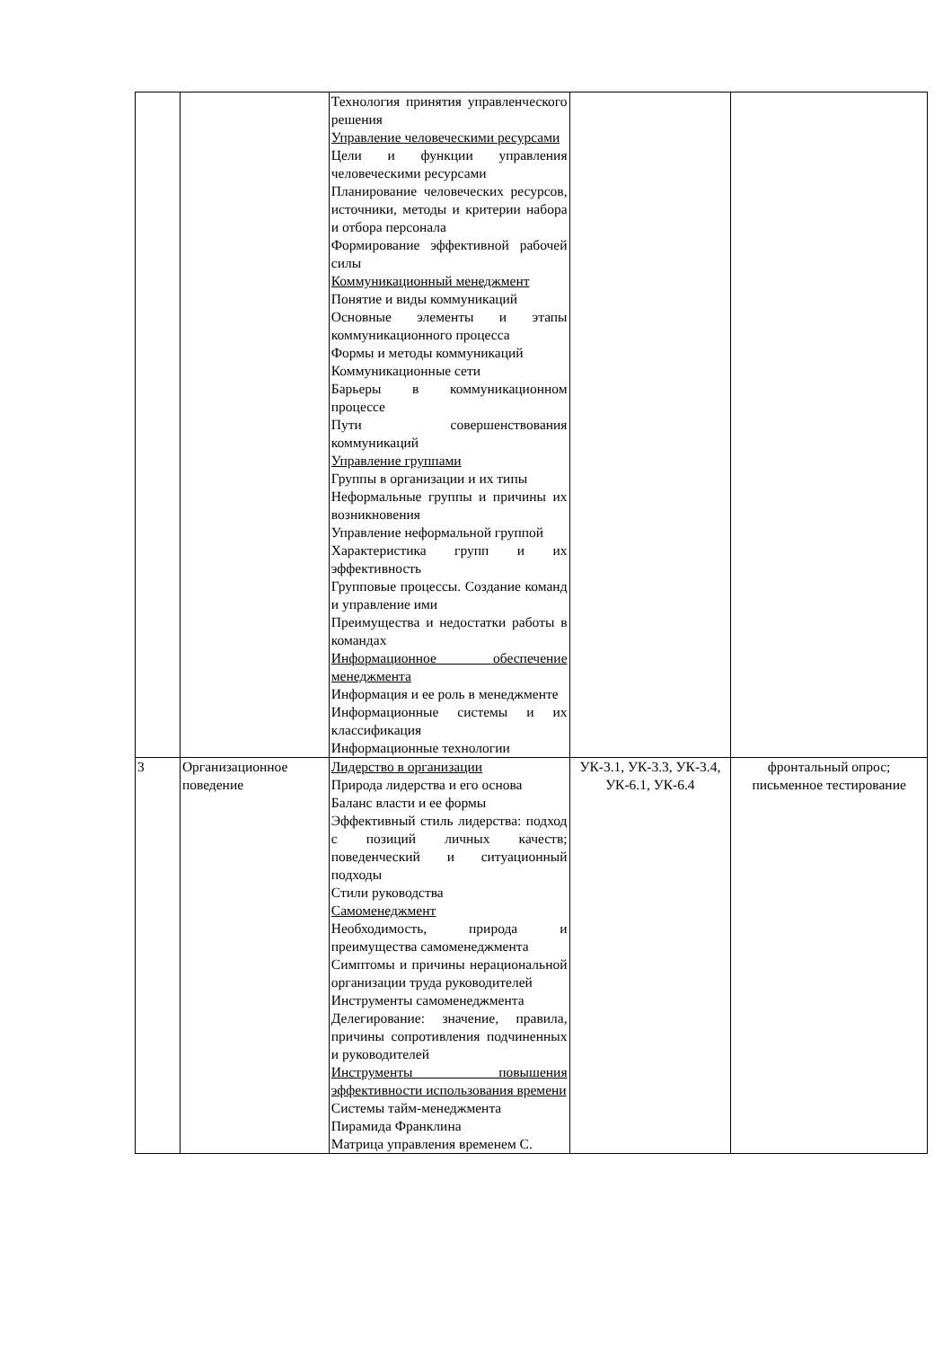| | | Технология принятия управленческого решения Управление человеческими ресурсами Цели и функции управления человеческими ресурсами Планирование человеческих ресурсов, источники, методы и критерии набора и отбора персонала Формирование эффективной рабочей силы Коммуникационный менеджмент Понятие и виды коммуникаций Основные элементы и этапы коммуникационного процесса Формы и методы коммуникаций Коммуникационные сети Барьеры в коммуникационном процессе Пути совершенствования коммуникаций Управление группами Группы в организации и их типы Неформальные группы и причины их возникновения Управление неформальной группой Характеристика групп и их эффективность Групповые процессы. Создание команд и управление ими Преимущества и недостатки работы в командах Информационное обеспечение менеджмента Информация и ее роль в менеджменте Информационные системы и их классификация Информационные технологии | | |
| 3 | Организационное поведение | Лидерство в организации Природа лидерства и его основа Баланс власти и ее формы Эффективный стиль лидерства: подход с позиций личных качеств; поведенческий и ситуационный подходы Стили руководства Самоменеджмент Необходимость, природа и преимущества самоменеджмента Симптомы и причины нерациональной организации труда руководителей Инструменты самоменеджмента Делегирование: значение, правила, причины сопротивления подчиненных и руководителей Инструменты повышения эффективности использования времени Системы тайм-менеджмента Пирамида Франклина Матрица управления временем С. | УК-3.1, УК-3.3, УК-3.4, УК-6.1, УК-6.4 | фронтальный опрос; письменное тестирование |